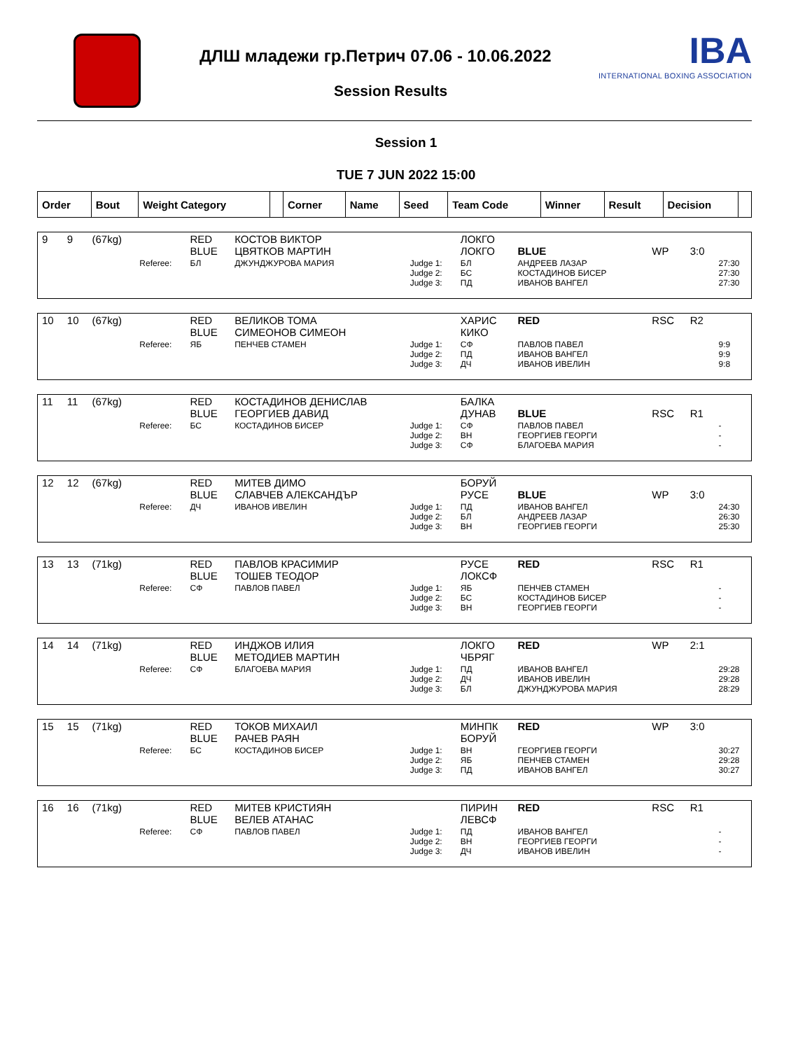ДЛШ младежи гр.Петрич 07.06 - 10.06.2022
IBA
INTERNATIONAL BOXING ASSOCIATION
Session Results
Session 1
TUE 7 JUN 2022 15:00
| Order | Bout | Weight Category | | Corner | Name | Seed | Team Code | Winner | Result | Decision | |
| --- | --- | --- | --- | --- | --- | --- | --- | --- | --- | --- | --- |
| 9 | 9 | (67kg) | | RED BLUE | КОСТОВ ВИКТОР ЦВЯТКОВ МАРТИН | | ЛОКГО ЛОКГО | BLUE | WP | 3:0 | |
| | | | Referee: | БЛ | ДЖУНДЖУРОВА МАРИЯ | Judge 1: Judge 2: Judge 3: | БЛ БС ПД | АНДРЕЕВ ЛАЗАР КОСТАДИНОВ БИСЕР ИВАНОВ ВАНГЕЛ | | | 27:30 27:30 27:30 |
| 10 | 10 | (67kg) | | RED BLUE | ВЕЛИКОВ ТОМА СИМЕОНОВ СИМЕОН | | ХАРИС КИКО | RED | RSC | R2 | |
| | | | Referee: | ЯБ | ПЕНЧЕВ СТАМЕН | Judge 1: Judge 2: Judge 3: | СФ ПД ДЧ | ПАВЛОВ ПАВЕЛ ИВАНОВ ВАНГЕЛ ИВАНОВ ИВЕЛИН | | | 9:9 9:9 9:8 |
| 11 | 11 | (67kg) | | RED BLUE | КОСТАДИНОВ ДЕНИСЛАВ ГЕОРГИЕВ ДАВИД | | БАЛКА ДУНАВ | BLUE | RSC | R1 | |
| | | | Referee: | БС | КОСТАДИНОВ БИСЕР | Judge 1: Judge 2: Judge 3: | СФ ВН СФ | ПАВЛОВ ПАВЕЛ ГЕОРГИЕВ ГЕОРГИ БЛАГОЕВА МАРИЯ | | | - - - |
| 12 | 12 | (67kg) | | RED BLUE | МИТЕВ ДИМО СЛАВЧЕВ АЛЕКСАНДЪР | | БОРУЙ РУСЕ | BLUE | WP | 3:0 | |
| | | | Referee: | ДЧ | ИВАНОВ ИВЕЛИН | Judge 1: Judge 2: Judge 3: | ПД БЛ ВН | ИВАНОВ ВАНГЕЛ АНДРЕЕВ ЛАЗАР ГЕОРГИЕВ ГЕОРГИ | | | 24:30 26:30 25:30 |
| 13 | 13 | (71kg) | | RED BLUE | ПАВЛОВ КРАСИМИР ТОШЕВ ТЕОДОР | | РУСЕ ЛОКСФ | RED | RSC | R1 | |
| | | | Referee: | СФ | ПАВЛОВ ПАВЕЛ | Judge 1: Judge 2: Judge 3: | ЯБ БС ВН | ПЕНЧЕВ СТАМЕН КОСТАДИНОВ БИСЕР ГЕОРГИЕВ ГЕОРГИ | | | - - - |
| 14 | 14 | (71kg) | | RED BLUE | ИНДЖОВ ИЛИЯ МЕТОДИЕВ МАРТИН | | ЛОКГО ЧБРЯГ | RED | WP | 2:1 | |
| | | | Referee: | СФ | БЛАГОЕВА МАРИЯ | Judge 1: Judge 2: Judge 3: | ПД ДЧ БЛ | ИВАНОВ ВАНГЕЛ ИВАНОВ ИВЕЛИН ДЖУНДЖУРОВА МАРИЯ | | | 29:28 29:28 28:29 |
| 15 | 15 | (71kg) | | RED BLUE | ТОКОВ МИХАИЛ РАЧЕВ РАЯН | | МИНПК БОРУЙ | RED | WP | 3:0 | |
| | | | Referee: | БС | КОСТАДИНОВ БИСЕР | Judge 1: Judge 2: Judge 3: | ВН ЯБ ПД | ГЕОРГИЕВ ГЕОРГИ ПЕНЧЕВ СТАМЕН ИВАНОВ ВАНГЕЛ | | | 30:27 29:28 30:27 |
| 16 | 16 | (71kg) | | RED BLUE | МИТЕВ КРИСТИЯН ВЕЛЕВ АТАНАС | | ПИРИН ЛЕВСФ | RED | RSC | R1 | |
| | | | Referee: | СФ | ПАВЛОВ ПАВЕЛ | Judge 1: Judge 2: Judge 3: | ПД ВН ДЧ | ИВАНОВ ВАНГЕЛ ГЕОРГИЕВ ГЕОРГИ ИВАНОВ ИВЕЛИН | | | - - - |